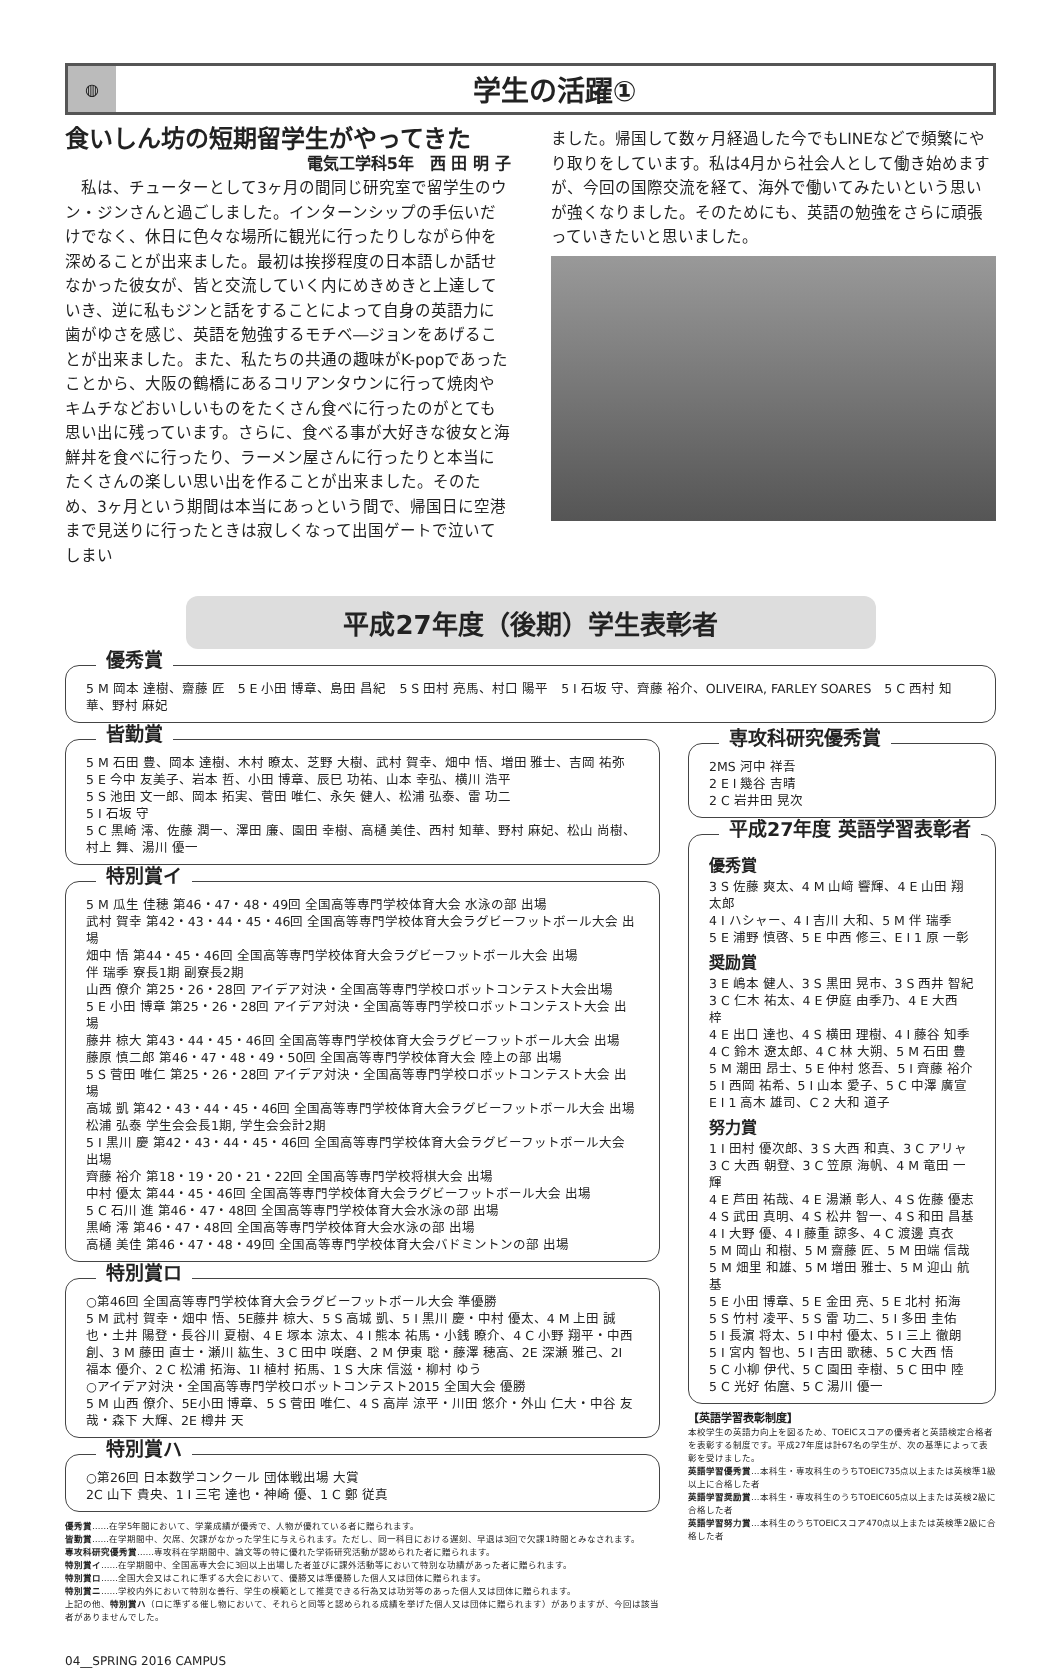◍
学生の活躍①
食いしん坊の短期留学生がやってきた
電気工学科5年　西 田 明 子
　私は、チューターとして3ヶ月の間同じ研究室で留学生のウン・ジンさんと過ごしました。インターンシップの手伝いだけでなく、休日に色々な場所に観光に行ったりしながら仲を深めることが出来ました。最初は挨拶程度の日本語しか話せなかった彼女が、皆と交流していく内にめきめきと上達していき、逆に私もジンと話をすることによって自身の英語力に歯がゆさを感じ、英語を勉強するモチベ―ジョンをあげることが出来ました。また、私たちの共通の趣味がK-popであったことから、大阪の鶴橋にあるコリアンタウンに行って焼肉やキムチなどおいしいものをたくさん食べに行ったのがとても思い出に残っています。さらに、食べる事が大好きな彼女と海鮮丼を食べに行ったり、ラーメン屋さんに行ったりと本当にたくさんの楽しい思い出を作ることが出来ました。そのため、3ヶ月という期間は本当にあっという間で、帰国日に空港まで見送りに行ったときは寂しくなって出国ゲートで泣いてしまい
ました。帰国して数ヶ月経過した今でもLINEなどで頻繁にやり取りをしています。私は4月から社会人として働き始めますが、今回の国際交流を経て、海外で働いてみたいという思いが強くなりました。そのためにも、英語の勉強をさらに頑張っていきたいと思いました。
平成27年度（後期）学生表彰者
優秀賞
5 M 岡本 達樹、齋藤 匠　5 E 小田 博章、島田 昌紀　5 S 田村 亮馬、村口 陽平　5 I 石坂 守、齊藤 裕介、OLIVEIRA, FARLEY SOARES　5 C 西村 知華、野村 麻妃
皆勤賞
5 M 石田 豊、岡本 達樹、木村 瞭太、芝野 大樹、武村 賀幸、畑中 悟、増田 雅士、吉岡 祐弥
5 E 今中 友美子、岩本 哲、小田 博章、辰巳 功祐、山本 幸弘、横川 浩平
5 S 池田 文一郎、岡本 拓実、菅田 唯仁、永矢 健人、松浦 弘泰、雷 功二
5 I 石坂 守
5 C 黒崎 澪、佐藤 潤一、澤田 廉、園田 幸樹、高樋 美佳、西村 知華、野村 麻妃、松山 尚樹、村上 舞、湯川 優一
特別賞イ
5 M 瓜生 佳穂 第46・47・48・49回 全国高等専門学校体育大会 水泳の部 出場
武村 賀幸 第42・43・44・45・46回 全国高等専門学校体育大会ラグビーフットボール大会 出場
畑中 悟 第44・45・46回 全国高等専門学校体育大会ラグビーフットボール大会 出場
伴 瑞季 寮長1期 副寮長2期
山西 僚介 第25・26・28回 アイデア対決・全国高等専門学校ロボットコンテスト大会出場
5 E 小田 博章 第25・26・28回 アイデア対決・全国高等専門学校ロボットコンテスト大会 出場
藤井 椋大 第43・44・45・46回 全国高等専門学校体育大会ラグビーフットボール大会 出場
藤原 慎二郎 第46・47・48・49・50回 全国高等専門学校体育大会 陸上の部 出場
5 S 菅田 唯仁 第25・26・28回 アイデア対決・全国高等専門学校ロボットコンテスト大会 出場
高城 凱 第42・43・44・45・46回 全国高等専門学校体育大会ラグビーフットボール大会 出場
松浦 弘泰 学生会会長1期, 学生会会計2期
5 I 黒川 慶 第42・43・44・45・46回 全国高等専門学校体育大会ラグビーフットボール大会 出場
齊藤 裕介 第18・19・20・21・22回 全国高等専門学校将棋大会 出場
中村 優太 第44・45・46回 全国高等専門学校体育大会ラグビーフットボール大会 出場
5 C 石川 進 第46・47・48回 全国高等専門学校体育大会水泳の部 出場
黒崎 澪 第46・47・48回 全国高等専門学校体育大会水泳の部 出場
高樋 美佳 第46・47・48・49回 全国高等専門学校体育大会バドミントンの部 出場
特別賞ロ
○第46回 全国高等専門学校体育大会ラグビーフットボール大会 準優勝
5 M 武村 賀幸・畑中 悟、5E藤井 椋大、5 S 高城 凱、5 I 黒川 慶・中村 優太、4 M 上田 誠也・土井 陽登・長谷川 夏樹、4 E 塚本 涼太、4 I 熊本 祐馬・小銭 瞭介、4 C 小野 翔平・中西 創、3 M 藤田 直士・瀬川 紘生、3 C 田中 咲磨、2 M 伊東 聡・藤澤 穂高、2E 深瀬 雅己、2I 福本 優介、2 C 松浦 拓海、1I 植村 拓馬、1 S 大床 信滋・柳村 ゆう
○アイデア対決・全国高等専門学校ロボットコンテスト2015 全国大会 優勝
5 M 山西 僚介、5E小田 博章、5 S 菅田 唯仁、4 S 高岸 涼平・川田 悠介・外山 仁大・中谷 友哉・森下 大輝、2E 樽井 天
特別賞ハ
○第26回 日本数学コンクール 団体戦出場 大賞
2C 山下 貴央、1 I 三宅 達也・神崎 優、1 C 鄭 従真
優秀賞……在学5年間において、学業成績が優秀で、人物が優れている者に贈られます。
皆勤賞……在学期間中、欠席、欠課がなかった学生に与えられます。ただし、同一科目における遅刻、早退は3回で欠課1時間とみなされます。
専攻科研究優秀賞……専攻科在学期間中、論文等の特に優れた学術研究活動が認められた者に贈られます。
特別賞イ……在学期間中、全国高専大会に3回以上出場した者並びに課外活動等において特別な功績があった者に贈られます。
特別賞ロ……全国大会又はこれに準ずる大会において、優勝又は準優勝した個人又は団体に贈られます。
特別賞ニ……学校内外において特別な善行、学生の模範として推奨できる行為又は功労等のあった個人又は団体に贈られます。
上記の他、特別賞ハ（ロに準ずる催し物において、それらと同等と認められる成績を挙げた個人又は団体に贈られます）がありますが、今回は該当者がありませんでした。
専攻科研究優秀賞
2MS 河中 祥吾
2 E I 幾谷 吉晴
2 C 岩井田 晃次
平成27年度 英語学習表彰者
優秀賞
3 S 佐藤 爽太、4 M 山﨑 響輝、4 E 山田 翔太郎
4 I ハシャー、4 I 吉川 大和、5 M 伴 瑞季
5 E 浦野 慎啓、5 E 中西 修三、E I 1 原 一彰
奨励賞
3 E 嶋本 健人、3 S 黒田 晃市、3 S 西井 智紀
3 C 仁木 祐太、4 E 伊庭 由季乃、4 E 大西 梓
4 E 出口 達也、4 S 横田 理樹、4 I 藤谷 知季
4 C 鈴木 遼太郎、4 C 林 大朔、5 M 石田 豊
5 M 潮田 昂士、5 E 仲村 悠吾、5 I 齊藤 裕介
5 I 西岡 祐希、5 I 山本 愛子、5 C 中澤 廣宣
E I 1 高木 雄司、C 2 大和 道子
努力賞
1 I 田村 優次郎、3 S 大西 和真、3 C アリャ
3 C 大西 朝登、3 C 笠原 海帆、4 M 竜田 一輝
4 E 芦田 祐哉、4 E 湯瀬 彰人、4 S 佐藤 優志
4 S 武田 真明、4 S 松井 智一、4 S 和田 昌基
4 I 大野 優、4 I 藤重 諒多、4 C 渡邊 真衣
5 M 岡山 和樹、5 M 齋藤 匠、5 M 田端 信哉
5 M 畑里 和雄、5 M 増田 雅士、5 M 迎山 航基
5 E 小田 博章、5 E 金田 亮、5 E 北村 拓海
5 S 竹村 凌平、5 S 雷 功二、5 I 多田 圭佑
5 I 長濵 将太、5 I 中村 優太、5 I 三上 徹朗
5 I 宮内 智也、5 I 吉田 歌穂、5 C 大西 悟
5 C 小柳 伊代、5 C 園田 幸樹、5 C 田中 陸
5 C 光好 佑麿、5 C 湯川 優一
【英語学習表彰制度】
本校学生の英語力向上を図るため、TOEICスコアの優秀者と英語検定合格者を表彰する制度です。平成27年度は計67名の学生が、次の基準によって表彰を受けました。
英語学習優秀賞…本科生・専攻科生のうちTOEIC735点以上または英検準1級以上に合格した者
英語学習奨励賞…本科生・専攻科生のうちTOEIC605点以上または英検2級に合格した者
英語学習努力賞…本科生のうちTOEICスコア470点以上または英検準2級に合格した者
04__SPRING 2016 CAMPUS